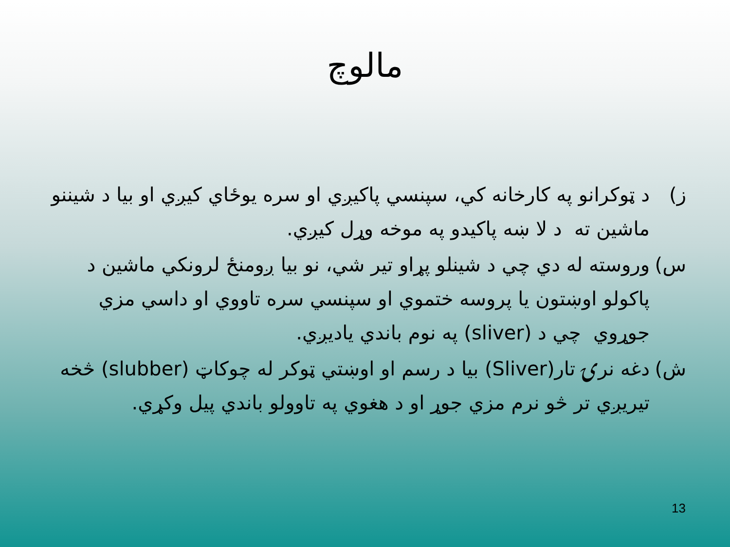مالوچ
ز) د ټوکرانو په کارخانه کي، سپنسي پاکيږي او سره يوځاي کيږي او بيا د شيننو ماشين ته د لا ښه پاکيدو په موخه وړل کيږي.
س) وروسته له دي چي د شينلو پړاو تير شي، نو بيا ږومنځ لرونکي ماشين د پاکولو اوښتون يا پروسه ختموي او سپنسي سره تاووي او داسي مزي جوړوي چي د (sliver) په نوم باندي ياديږي.
ش) دغه نرۍ تار(Sliver) بيا د رسم او اوښتي ټوکر له چوکاټ (slubber) څخه تيريږي تر څو نرم مزي جوړ او د هغوي په تاوولو باندي پيل وکړي.
13